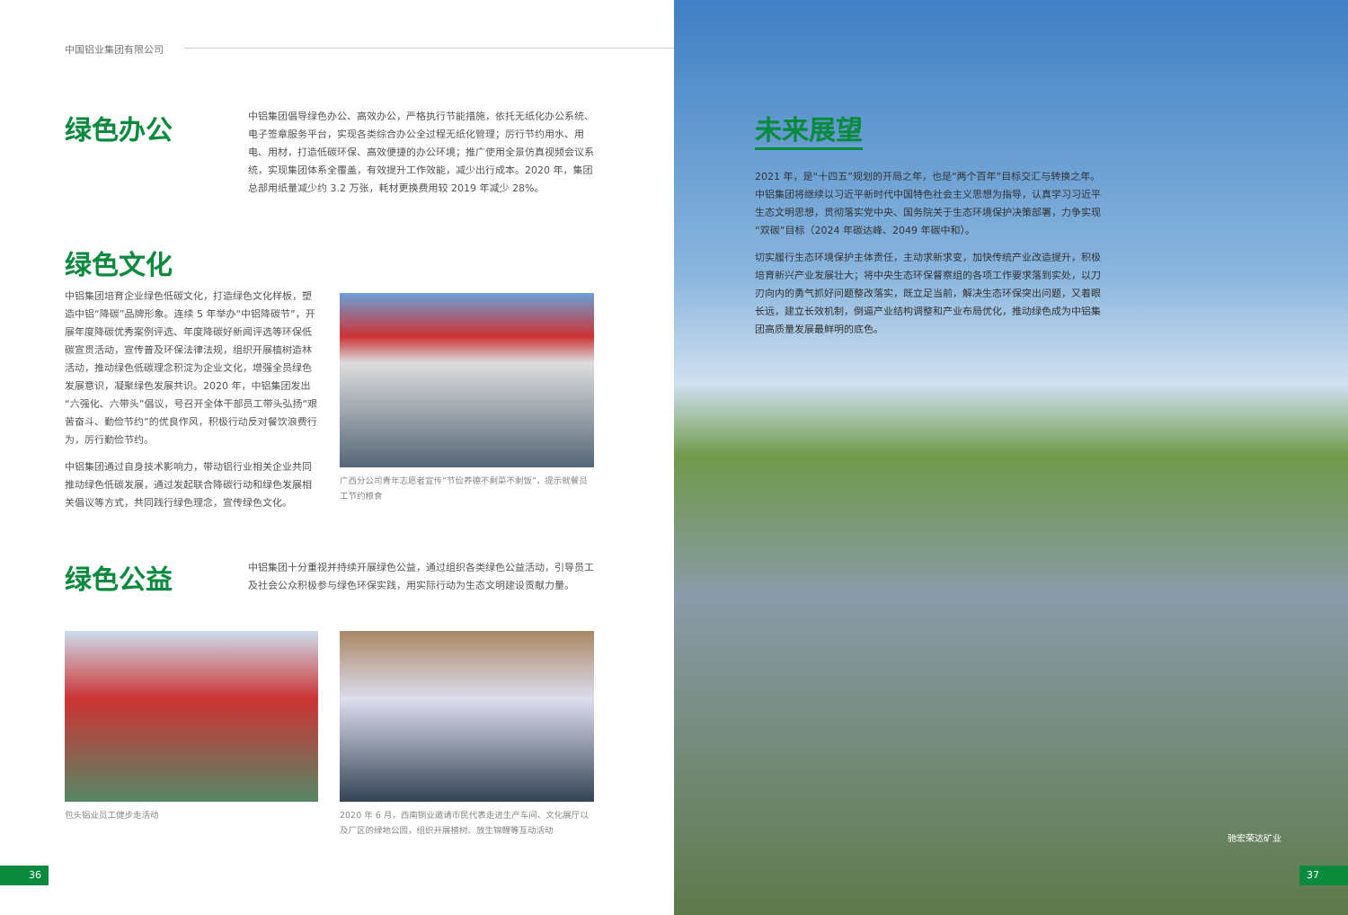中国铝业集团有限公司
绿色办公
中铝集团倡导绿色办公、高效办公，严格执行节能措施，依托无纸化办公系统、电子签章服务平台，实现各类综合办公全过程无纸化管理；厉行节约用水、用电、用材，打造低碳环保、高效便捷的办公环境；推广使用全景仿真视频会议系统，实现集团体系全覆盖，有效提升工作效能，减少出行成本。2020 年，集团总部用纸量减少约 3.2 万张，耗材更换费用较 2019 年减少 28%。
绿色文化
中铝集团培育企业绿色低碳文化，打造绿色文化样板，塑造中铝“降碳”品牌形象。连续 5 年举办“中铝降碳节”，开展年度降碳优秀案例评选、年度降碳好新闻评选等环保低碳宣贯活动，宣传普及环保法律法规，组织开展植树造林活动，推动绿色低碳理念积淀为企业文化，增强全员绿色发展意识，凝聚绿色发展共识。2020 年，中铝集团发出“六强化、六带头”倡议，号召开全体干部员工带头弘扬“艰苦奋斗、勤俭节约”的优良作风，积极行动反对餐饮浪费行为，厉行勤俭节约。
中铝集团通过自身技术影响力，带动铝行业相关企业共同推动绿色低碳发展，通过发起联合降碳行动和绿色发展相关倡议等方式，共同践行绿色理念，宣传绿色文化。
广西分公司青年志愿者宣传“节俭养德不剩菜不剩饭”，提示就餐员工节约粮食
绿色公益
中铝集团十分重视并持续开展绿色公益，通过组织各类绿色公益活动，引导员工及社会公众积极参与绿色环保实践，用实际行动为生态文明建设贡献力量。
包头铝业员工健步走活动
2020 年 6 月，西南铜业邀请市民代表走进生产车间、文化展厅以及厂区的绿地公园，组织开展植树、放生锦鲤等互动活动
36
未来展望
2021 年，是“十四五”规划的开局之年，也是“两个百年”目标交汇与转换之年。中铝集团将继续以习近平新时代中国特色社会主义思想为指导，认真学习习近平生态文明思想，贯彻落实党中央、国务院关于生态环境保护决策部署，力争实现“双碳”目标（2024 年碳达峰、2049 年碳中和）。
切实履行生态环境保护主体责任，主动求新求变，加快传统产业改造提升，积极培育新兴产业发展壮大；将中央生态环保督察组的各项工作要求落到实处，以刀刃向内的勇气抓好问题整改落实，既立足当前，解决生态环保突出问题，又着眼长远，建立长效机制，倒逼产业结构调整和产业布局优化，推动绿色成为中铝集团高质量发展最鲜明的底色。
驰宏荣达矿业
37